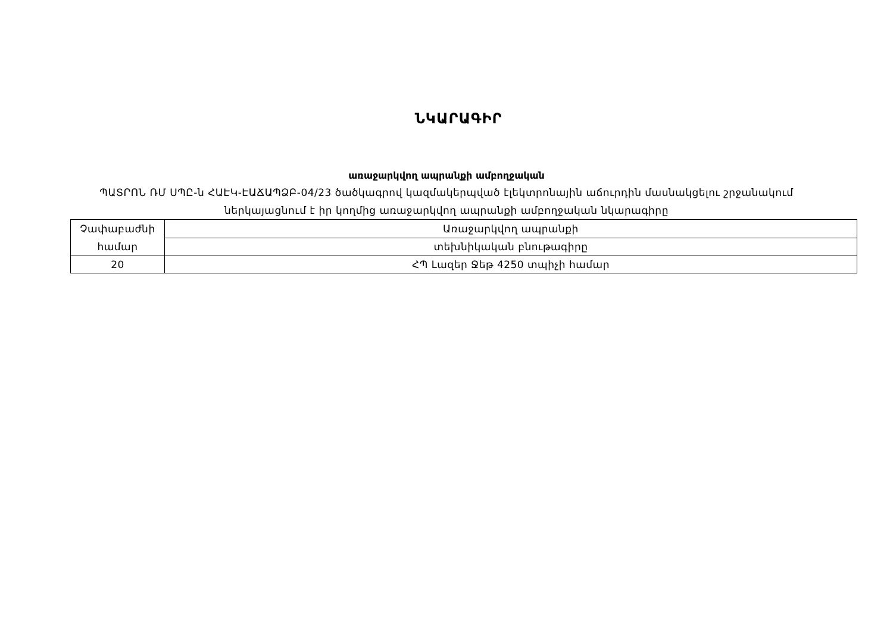ՆԿԱՐԱԳԻՐ
առաջարկվող ապրանքի ամբողջական
ՊԱՏՐՈՆ ՌՄ ՍՊԸ-ն ՀԱԷԿ-ԷԱՃԱՊՁԲ-04/23 ծածկագրով կազմակերպված էլեկտրոնային աճուրդին մասնակցելու շրջանակում ներկայացնում է իր կողմից առաջարկվող ապրանքի ամբողջական նկարագիրը
| Չափաբաժնի համար | Առաջարկվող ապրանքի |
| | տեխնիկական բնութագիրը |
| 20 | ՀՊ Լազեր Ջեթ 4250 տպիչի համար |